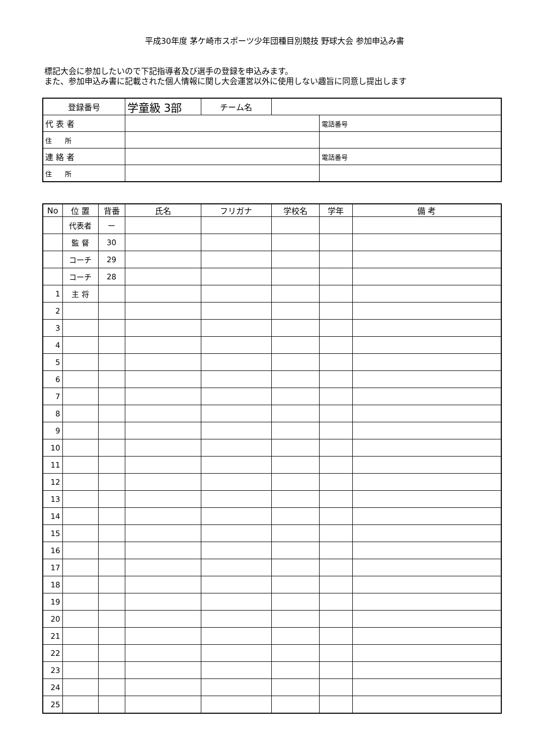平成30年度 茅ケ崎市スポーツ少年団種目別競技 野球大会 参加申込み書
標記大会に参加したいので下記指導者及び選手の登録を申込みます。
また、参加申込み書に記載された個人情報に関し大会運営以外に使用しない趣旨に同意し提出します
| 登録番号 | 学童級 3部 | チーム名 | | |
| 代 表 者 | | | | 電話番号 |
| 住 所 | | | | |
| 連 絡 者 | | | | 電話番号 |
| 住 所 | | | | |
| No | 位 置 | 背番 | 氏名 | フリガナ | 学校名 | 学年 | 備 考 |
| --- | --- | --- | --- | --- | --- | --- | --- |
| | 代表者 | ー | | | | | |
| | 監 督 | 30 | | | | | |
| | コーチ | 29 | | | | | |
| | コーチ | 28 | | | | | |
| 1 | 主 将 | | | | | | |
| 2 | | | | | | | |
| 3 | | | | | | | |
| 4 | | | | | | | |
| 5 | | | | | | | |
| 6 | | | | | | | |
| 7 | | | | | | | |
| 8 | | | | | | | |
| 9 | | | | | | | |
| 10 | | | | | | | |
| 11 | | | | | | | |
| 12 | | | | | | | |
| 13 | | | | | | | |
| 14 | | | | | | | |
| 15 | | | | | | | |
| 16 | | | | | | | |
| 17 | | | | | | | |
| 18 | | | | | | | |
| 19 | | | | | | | |
| 20 | | | | | | | |
| 21 | | | | | | | |
| 22 | | | | | | | |
| 23 | | | | | | | |
| 24 | | | | | | | |
| 25 | | | | | | | |